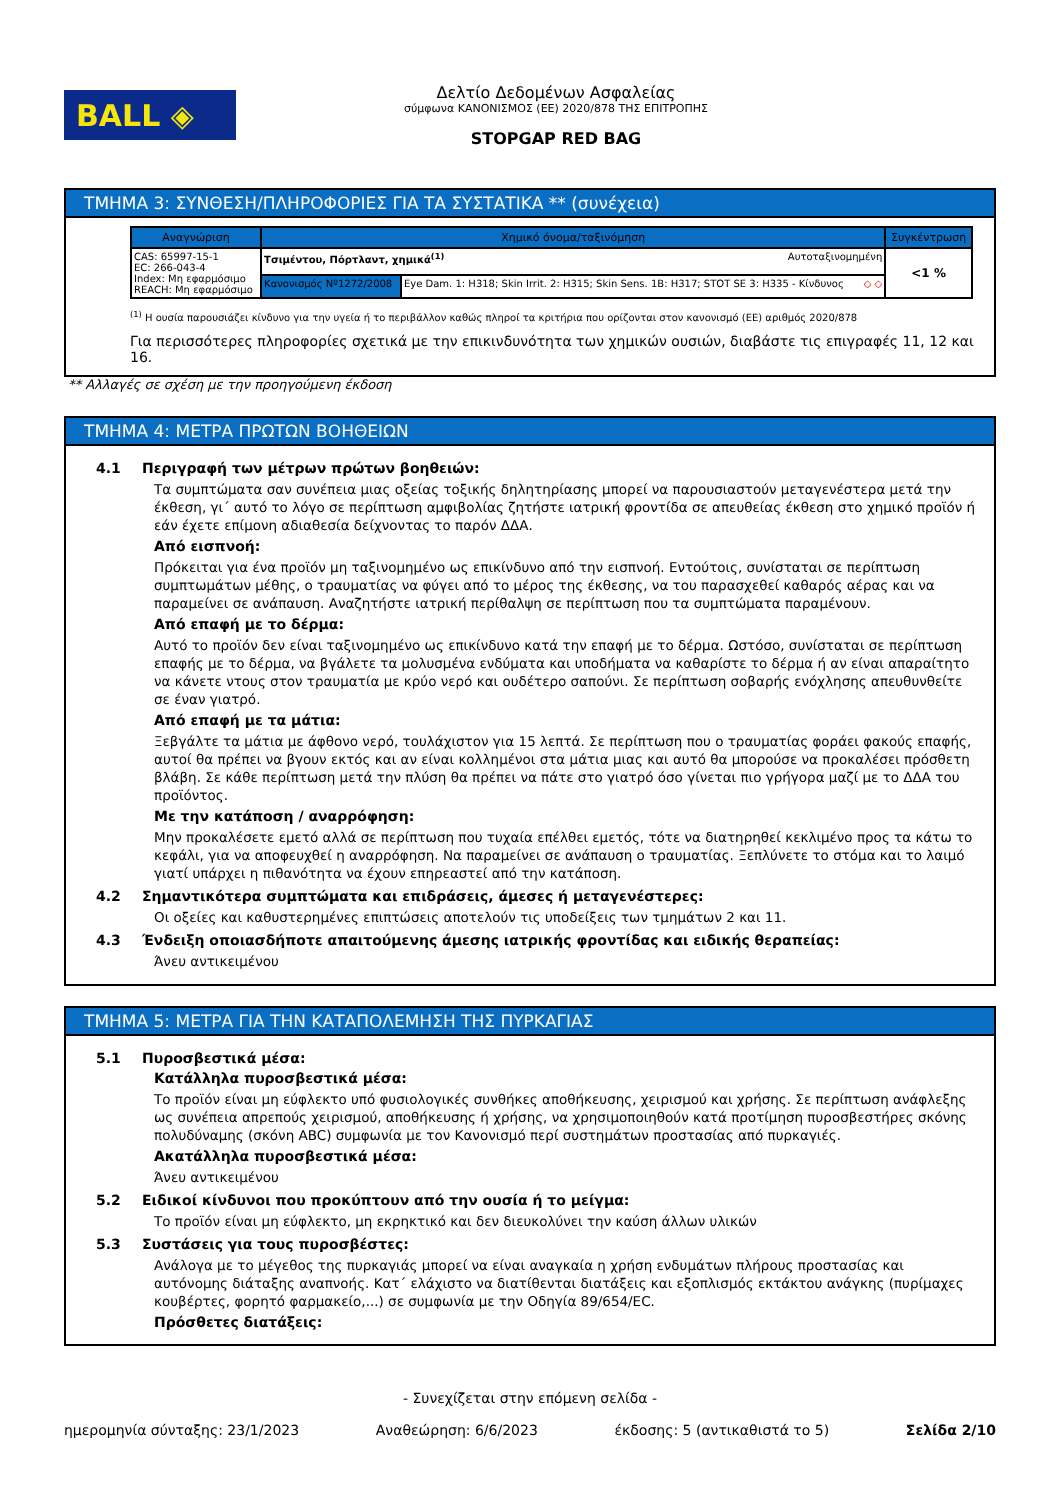BALL ◈
Δελτίο Δεδομένων Ασφαλείας
σύμφωνα ΚΑΝΟΝΙΣΜΟΣ (ΕΕ) 2020/878 ΤΗΣ ΕΠΙΤΡΟΠΗΣ
STOPGAP RED BAG
ΤΜΗΜΑ 3: ΣΥΝΘΕΣΗ/ΠΛΗΡΟΦΟΡΙΕΣ ΓΙΑ ΤΑ ΣΥΣΤΑΤΙΚΑ ** (συνέχεια)
| Αναγνώριση | Χημικό όνομα/ταξινόμηση | | Συγκέντρωση |
| --- | --- | --- | --- |
| CAS: 65997-15-1 EC: 266-043-4 Index: Μη εφαρμόσιμο REACH: Μη εφαρμόσιμο | Τσιμέντου, Πόρτλαντ, χημικά<sup>(1)</sup> Αυτοταξινομημένη | | <1 % |
| | Κανονισμός Nº1272/2008 | Eye Dam. 1: H318; Skin Irrit. 2: H315; Skin Sens. 1B: H317; STOT SE 3: H335 - Κίνδυνος ◇ ◇ | |
<sup>(1)</sup> Η ουσία παρουσιάζει κίνδυνο για την υγεία ή το περιβάλλον καθώς πληροί τα κριτήρια που ορίζονται στον κανονισμό (ΕΕ) αριθμός 2020/878
Για περισσότερες πληροφορίες σχετικά με την επικινδυνότητα των χημικών ουσιών, διαβάστε τις επιγραφές 11, 12 και 16.
** Αλλαγές σε σχέση με την προηγούμενη έκδοση
ΤΜΗΜΑ 4: ΜΕΤΡΑ ΠΡΩΤΩΝ ΒΟΗΘΕΙΩΝ
4.1 Περιγραφή των μέτρων πρώτων βοηθειών:
Τα συμπτώματα σαν συνέπεια μιας οξείας τοξικής δηλητηρίασης μπορεί να παρουσιαστούν μεταγενέστερα μετά την έκθεση, γι΄ αυτό το λόγο σε περίπτωση αμφιβολίας ζητήστε ιατρική φροντίδα σε απευθείας έκθεση στο χημικό προϊόν ή εάν έχετε επίμονη αδιαθεσία δείχνοντας το παρόν ΔΔΑ.
Από εισπνοή:
Πρόκειται για ένα προϊόν μη ταξινομημένο ως επικίνδυνο από την εισπνοή. Εντούτοις, συνίσταται σε περίπτωση συμπτωμάτων μέθης, ο τραυματίας να φύγει από το μέρος της έκθεσης, να του παρασχεθεί καθαρός αέρας και να παραμείνει σε ανάπαυση. Αναζητήστε ιατρική περίθαλψη σε περίπτωση που τα συμπτώματα παραμένουν.
Από επαφή με το δέρμα:
Αυτό το προϊόν δεν είναι ταξινομημένο ως επικίνδυνο κατά την επαφή με το δέρμα. Ωστόσο, συνίσταται σε περίπτωση επαφής με το δέρμα, να βγάλετε τα μολυσμένα ενδύματα και υποδήματα να καθαρίστε το δέρμα ή αν είναι απαραίτητο να κάνετε ντους στον τραυματία με κρύο νερό και ουδέτερο σαπούνι. Σε περίπτωση σοβαρής ενόχλησης απευθυνθείτε σε έναν γιατρό.
Από επαφή με τα μάτια:
Ξεβγάλτε τα μάτια με άφθονο νερό, τουλάχιστον για 15 λεπτά. Σε περίπτωση που ο τραυματίας φοράει φακούς επαφής, αυτοί θα πρέπει να βγουν εκτός και αν είναι κολλημένοι στα μάτια μιας και αυτό θα μπορούσε να προκαλέσει πρόσθετη βλάβη. Σε κάθε περίπτωση μετά την πλύση θα πρέπει να πάτε στο γιατρό όσο γίνεται πιο γρήγορα μαζί με το ΔΔΑ του προϊόντος.
Με την κατάποση / αναρρόφηση:
Μην προκαλέσετε εμετό αλλά σε περίπτωση που τυχαία επέλθει εμετός, τότε να διατηρηθεί κεκλιμένο προς τα κάτω το κεφάλι, για να αποφευχθεί η αναρρόφηση. Να παραμείνει σε ανάπαυση ο τραυματίας. Ξεπλύνετε το στόμα και το λαιμό γιατί υπάρχει η πιθανότητα να έχουν επηρεαστεί από την κατάποση.
4.2 Σημαντικότερα συμπτώματα και επιδράσεις, άμεσες ή μεταγενέστερες:
Οι οξείες και καθυστερημένες επιπτώσεις αποτελούν τις υποδείξεις των τμημάτων 2 και 11.
4.3 Ένδειξη οποιασδήποτε απαιτούμενης άμεσης ιατρικής φροντίδας και ειδικής θεραπείας:
Άνευ αντικειμένου
ΤΜΗΜΑ 5: ΜΕΤΡΑ ΓΙΑ ΤΗΝ ΚΑΤΑΠΟΛΕΜΗΣΗ ΤΗΣ ΠΥΡΚΑΓΙΑΣ
5.1 Πυροσβεστικά μέσα:
Κατάλληλα πυροσβεστικά μέσα:
Το προϊόν είναι μη εύφλεκτο υπό φυσιολογικές συνθήκες αποθήκευσης, χειρισμού και χρήσης. Σε περίπτωση ανάφλεξης ως συνέπεια απρεπούς χειρισμού, αποθήκευσης ή χρήσης, να χρησιμοποιηθούν κατά προτίμηση πυροσβεστήρες σκόνης πολυδύναμης (σκόνη ABC) συμφωνία με τον Κανονισμό περί συστημάτων προστασίας από πυρκαγιές.
Ακατάλληλα πυροσβεστικά μέσα:
Άνευ αντικειμένου
5.2 Ειδικοί κίνδυνοι που προκύπτουν από την ουσία ή το μείγμα:
Το προϊόν είναι μη εύφλεκτο, μη εκρηκτικό και δεν διευκολύνει την καύση άλλων υλικών
5.3 Συστάσεις για τους πυροσβέστες:
Ανάλογα με το μέγεθος της πυρκαγιάς μπορεί να είναι αναγκαία η χρήση ενδυμάτων πλήρους προστασίας και αυτόνομης διάταξης αναπνοής. Κατ΄ ελάχιστο να διατίθενται διατάξεις και εξοπλισμός εκτάκτου ανάγκης (πυρίμαχες κουβέρτες, φορητό φαρμακείο,...) σε συμφωνία με την Οδηγία 89/654/EC.
Πρόσθετες διατάξεις:
- Συνεχίζεται στην επόμενη σελίδα -
ημερομηνία σύνταξης: 23/1/2023 Αναθεώρηση: 6/6/2023 έκδοσης: 5 (αντικαθιστά το 5) Σελίδα 2/10